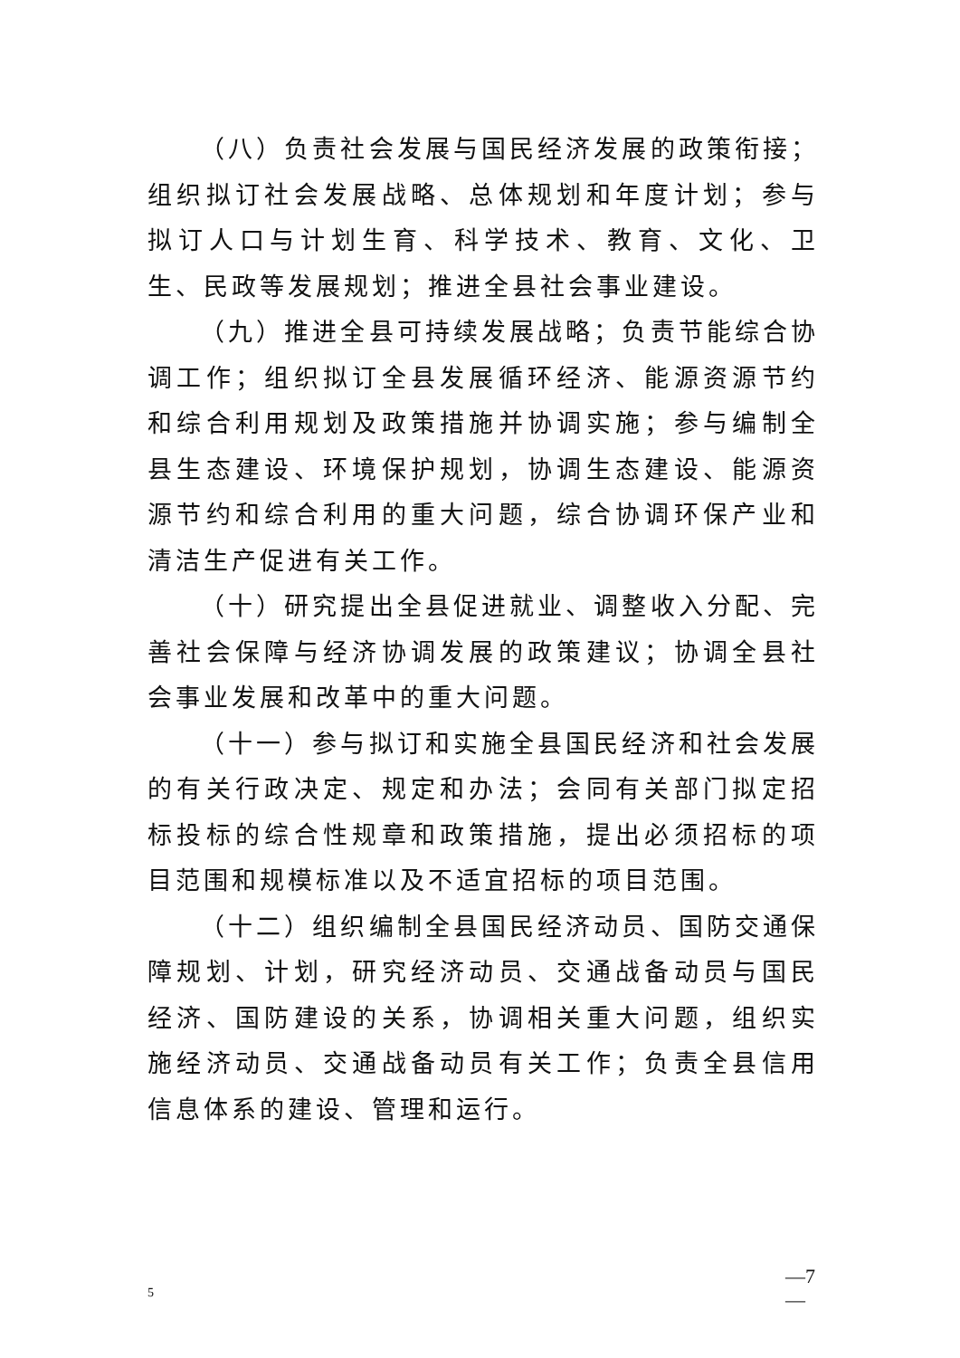（八）负责社会发展与国民经济发展的政策衔接；组织拟订社会发展战略、总体规划和年度计划；参与拟订人口与计划生育、科学技术、教育、文化、卫生、民政等发展规划；推进全县社会事业建设。
（九）推进全县可持续发展战略；负责节能综合协调工作；组织拟订全县发展循环经济、能源资源节约和综合利用规划及政策措施并协调实施；参与编制全县生态建设、环境保护规划，协调生态建设、能源资源节约和综合利用的重大问题，综合协调环保产业和清洁生产促进有关工作。
（十）研究提出全县促进就业、调整收入分配、完善社会保障与经济协调发展的政策建议；协调全县社会事业发展和改革中的重大问题。
（十一）参与拟订和实施全县国民经济和社会发展的有关行政决定、规定和办法；会同有关部门拟定招标投标的综合性规章和政策措施，提出必须招标的项目范围和规模标准以及不适宜招标的项目范围。
（十二）组织编制全县国民经济动员、国防交通保障规划、计划，研究经济动员、交通战备动员与国民经济、国防建设的关系，协调相关重大问题，组织实施经济动员、交通战备动员有关工作；负责全县信用信息体系的建设、管理和运行。
—7
—
5